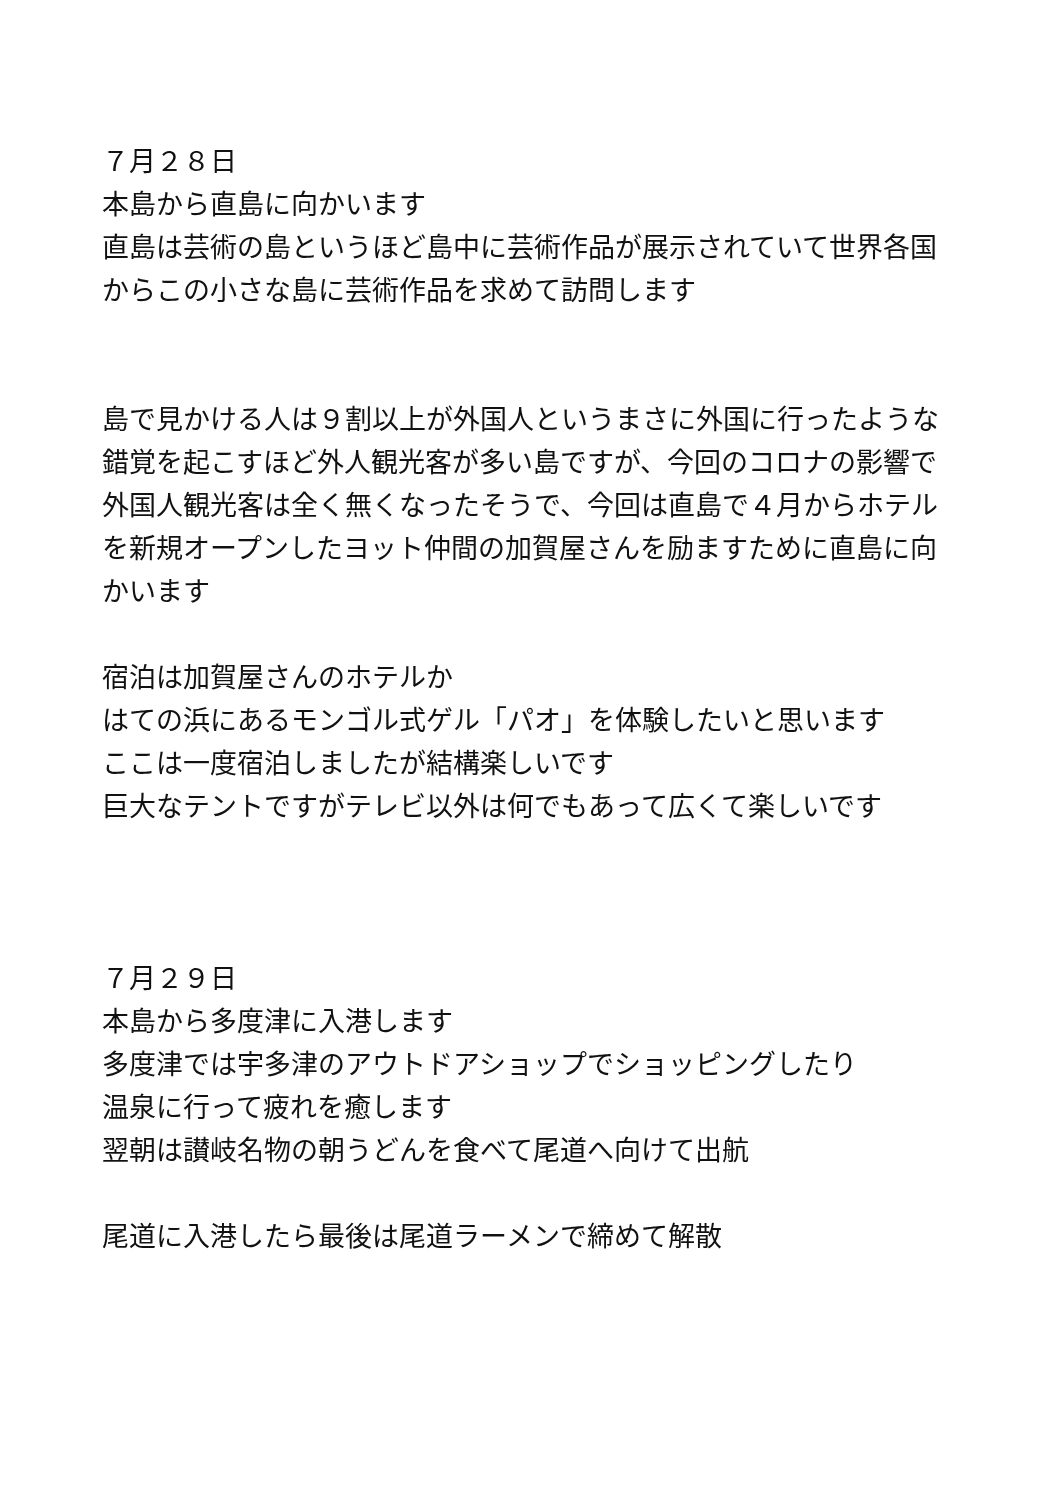７月２８日
本島から直島に向かいます
直島は芸術の島というほど島中に芸術作品が展示されていて世界各国からこの小さな島に芸術作品を求めて訪問します
島で見かける人は９割以上が外国人というまさに外国に行ったような錯覚を起こすほど外人観光客が多い島ですが、今回のコロナの影響で外国人観光客は全く無くなったそうで、今回は直島で４月からホテルを新規オープンしたヨット仲間の加賀屋さんを励ますために直島に向かいます
宿泊は加賀屋さんのホテルか
はての浜にあるモンゴル式ゲル「パオ」を体験したいと思います
ここは一度宿泊しましたが結構楽しいです
巨大なテントですがテレビ以外は何でもあって広くて楽しいです
７月２９日
本島から多度津に入港します
多度津では宇多津のアウトドアショップでショッピングしたり
温泉に行って疲れを癒します
翌朝は讃岐名物の朝うどんを食べて尾道へ向けて出航
尾道に入港したら最後は尾道ラーメンで締めて解散